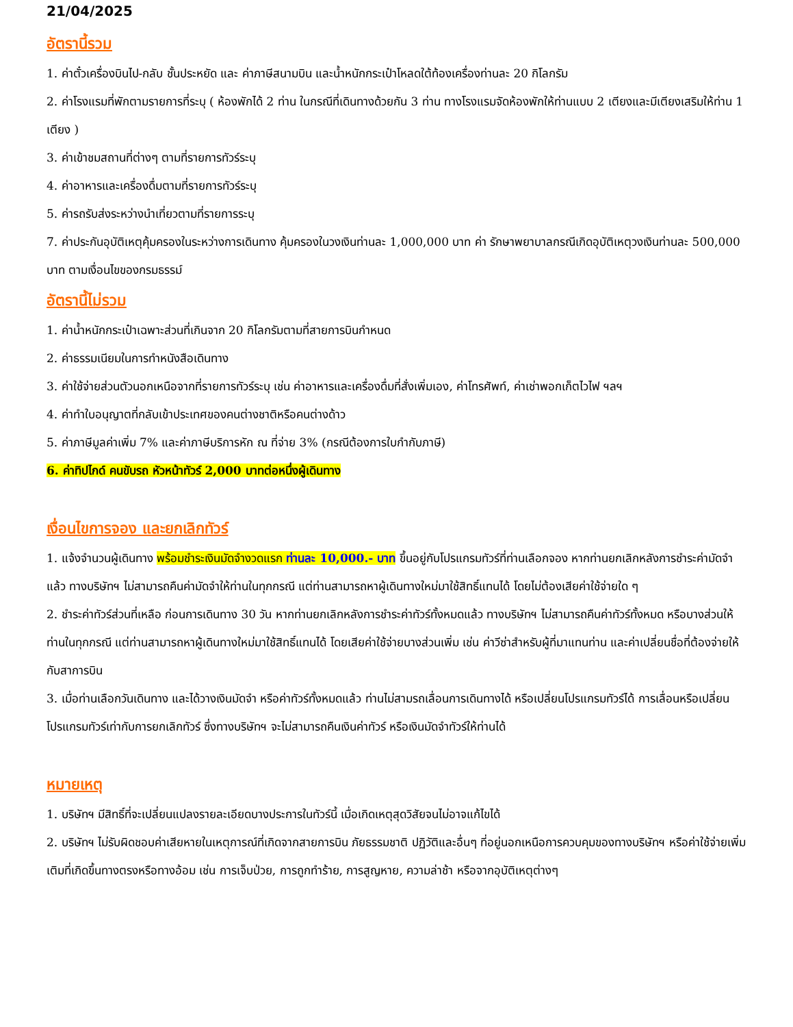21/04/2025
อัตรานี้รวม
1. ค่าตั๋วเครื่องบินไป-กลับ ชั้นประหยัด และ ค่าภาษีสนามบิน และน้ำหนักกระเป๋าโหลดใต้ท้องเครื่องท่านละ 20 กิโลกรัม
2. ค่าโรงแรมที่พักตามรายการที่ระบุ ( ห้องพักได้ 2 ท่าน ในกรณีที่เดินทางด้วยกัน 3 ท่าน ทางโรงแรมจัดห้องพักให้ท่านแบบ 2 เตียงและมีเตียงเสริมให้ท่าน 1 เตียง )
3. ค่าเข้าชมสถานที่ต่างๆ ตามที่รายการทัวร์ระบุ
4. ค่าอาหารและเครื่องดื่มตามที่รายการทัวร์ระบุ
5. ค่ารถรับส่งระหว่างนำเที่ยวตามที่รายการระบุ
7. ค่าประกันอุบัติเหตุคุ้มครองในระหว่างการเดินทาง คุ้มครองในวงเงินท่านละ 1,000,000 บาท ค่า รักษาพยาบาลกรณีเกิดอุบัติเหตุวงเงินท่านละ 500,000 บาท ตามเงื่อนไขของกรมธรรม์
อัตรานี้ไม่รวม
1. ค่าน้ำหนักกระเป๋าเฉพาะส่วนที่เกินจาก 20 กิโลกรัมตามที่สายการบินกำหนด
2. ค่าธรรมเนียมในการทำหนังสือเดินทาง
3. ค่าใช้จ่ายส่วนตัวนอกเหนือจากที่รายการทัวร์ระบุ เช่น ค่าอาหารและเครื่องดื่มที่สั่งเพิ่มเอง, ค่าโทรศัพท์, ค่าเช่าพอกเก็ตไวไฟ ฯลฯ
4. ค่าทำใบอนุญาตที่กลับเข้าประเทศของคนต่างชาติหรือคนต่างด้าว
5. ค่าภาษีมูลค่าเพิ่ม 7% และค่าภาษีบริการหัก ณ ที่จ่าย 3% (กรณีต้องการใบกำกับภาษี)
6. ค่าทิปไกด์ คนขับรถ หัวหน้าทัวร์ 2,000 บาทต่อหนึ่งผู้เดินทาง
เงื่อนไขการจอง และยกเลิกทัวร์
1. แจ้งจำนวนผู้เดินทาง พร้อมชำระเงินมัดจำงวดแรก ท่านละ 10,000.- บาท ขึ้นอยู่กับโปรแกรมทัวร์ที่ท่านเลือกจอง หากท่านยกเลิกหลังการชำระค่ามัดจำแล้ว ทางบริษัทฯ ไม่สามารถคืนค่ามัดจำให้ท่านในทุกกรณี แต่ท่านสามารถหาผู้เดินทางใหม่มาใช้สิทธิ์แทนได้ โดยไม่ต้องเสียค่าใช้จ่ายใด ๆ
2. ชำระค่าทัวร์ส่วนที่เหลือ ก่อนการเดินทาง 30 วัน หากท่านยกเลิกหลังการชำระค่าทัวร์ทั้งหมดแล้ว ทางบริษัทฯ ไม่สามารถคืนค่าทัวร์ทั้งหมด หรือบางส่วนให้ท่านในทุกกรณี แต่ท่านสามารถหาผู้เดินทางใหม่มาใช้สิทธิ์แทนได้ โดยเสียค่าใช้จ่ายบางส่วนเพิ่ม เช่น ค่าวีซ่าสำหรับผู้ที่มาแทนท่าน และค่าเปลี่ยนชื่อที่ต้องจ่ายให้กับสาการบิน
3. เมื่อท่านเลือกวันเดินทาง และได้วางเงินมัดจำ หรือค่าทัวร์ทั้งหมดแล้ว ท่านไม่สามรถเลื่อนการเดินทางได้ หรือเปลี่ยนโปรแกรมทัวร์ได้ การเลื่อนหรือเปลี่ยนโปรแกรมทัวร์เท่ากับการยกเลิกทัวร์ ซึ่งทางบริษัทฯ จะไม่สามารถคืนเงินค่าทัวร์ หรือเงินมัดจำทัวร์ให้ท่านได้
หมายเหตุ
1. บริษัทฯ มีสิทธิ์ที่จะเปลี่ยนแปลงรายละเอียดบางประการในทัวร์นี้ เมื่อเกิดเหตุสุดวิสัยจนไม่อาจแก้ไขได้
2. บริษัทฯ ไม่รับผิดชอบค่าเสียหายในเหตุการณ์ที่เกิดจากสายการบิน ภัยธรรมชาติ ปฏิวัติและอื่นๆ ที่อยู่นอกเหนือการควบคุมของทางบริษัทฯ หรือค่าใช้จ่ายเพิ่มเติมที่เกิดขึ้นทางตรงหรือทางอ้อม เช่น การเจ็บป่วย, การถูกทำร้าย, การสูญหาย, ความล่าช้า หรือจากอุบัติเหตุต่างๆ